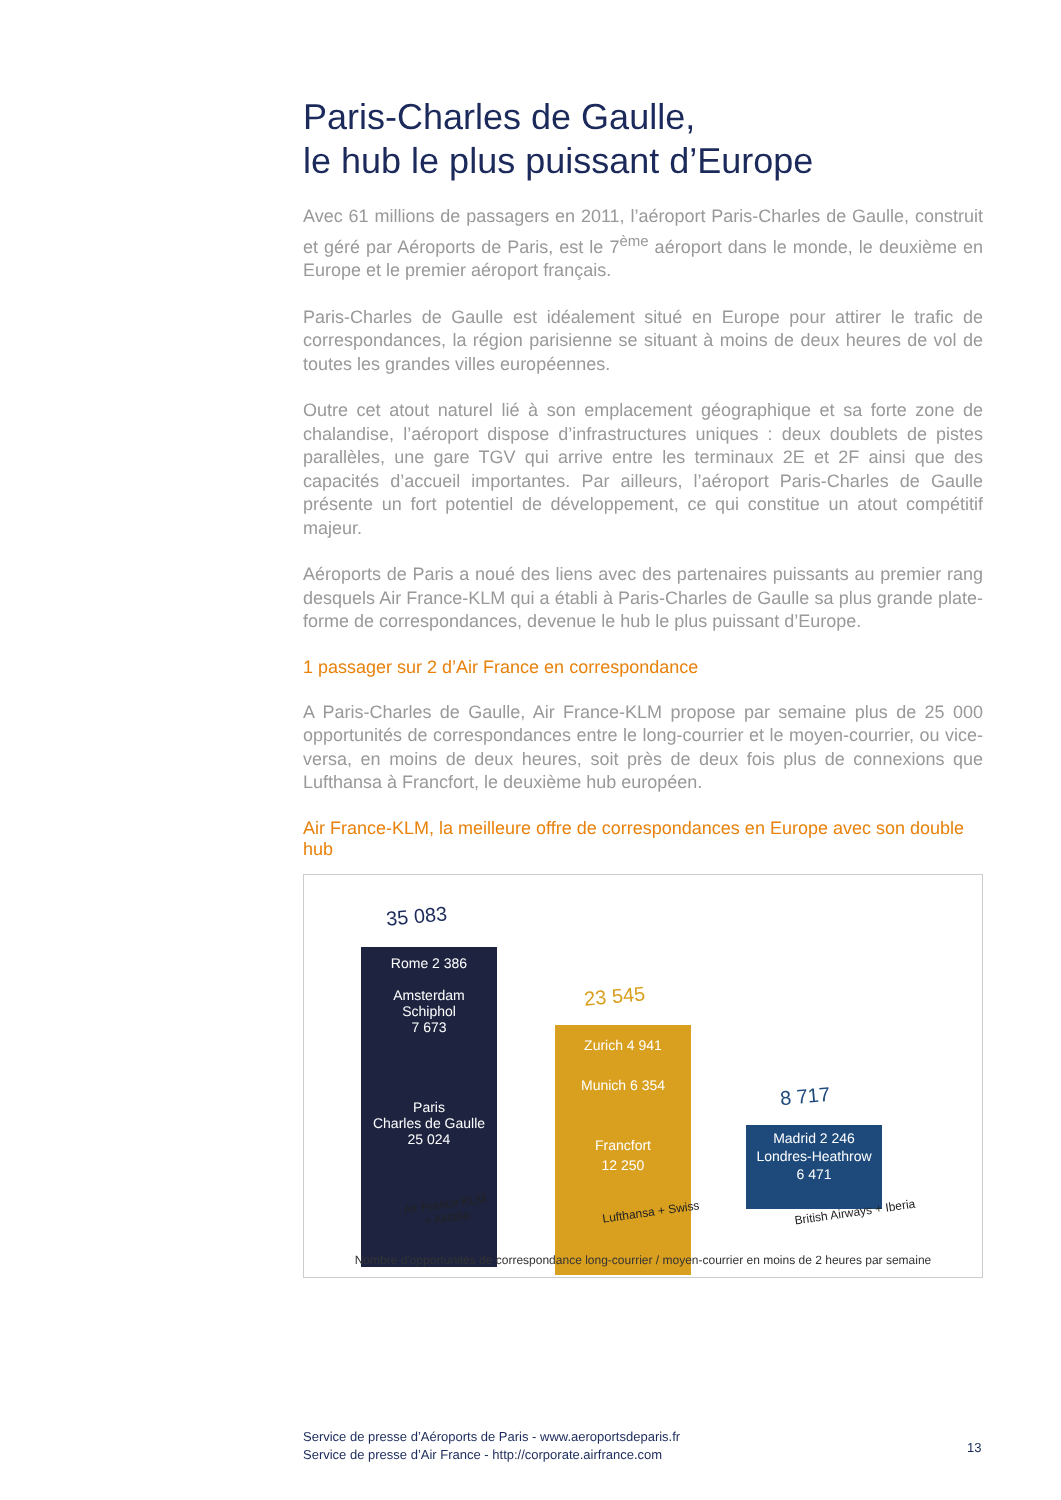Paris-Charles de Gaulle,
le hub le plus puissant d’Europe
Avec 61 millions de passagers en 2011, l’aéroport Paris-Charles de Gaulle, construit et géré par Aéroports de Paris, est le 7<sup>ème</sup> aéroport dans le monde, le deuxième en Europe et le premier aéroport français.
Paris-Charles de Gaulle est idéalement situé en Europe pour attirer le trafic de correspondances, la région parisienne se situant à moins de deux heures de vol de toutes les grandes villes européennes.
Outre cet atout naturel lié à son emplacement géographique et sa forte zone de chalandise, l’aéroport dispose d’infrastructures uniques : deux doublets de pistes parallèles, une gare TGV qui arrive entre les terminaux 2E et 2F ainsi que des capacités d’accueil importantes. Par ailleurs, l’aéroport Paris-Charles de Gaulle présente un fort potentiel de développement, ce qui constitue un atout compétitif majeur.
Aéroports de Paris a noué des liens avec des partenaires puissants au premier rang desquels Air France-KLM qui a établi à Paris-Charles de Gaulle sa plus grande plate-forme de correspondances, devenue le hub le plus puissant d’Europe.
1 passager sur 2 d’Air France en correspondance
A Paris-Charles de Gaulle, Air France-KLM propose par semaine plus de 25 000 opportunités de correspondances entre le long-courrier et le moyen-courrier, ou vice-versa, en moins de deux heures, soit près de deux fois plus de connexions que Lufthansa à Francfort, le deuxième hub européen.
Air France-KLM, la meilleure offre de correspondances en Europe avec son double hub
35 083
Rome 2 386
Amsterdam
Schiphol
7 673
Paris
Charles de Gaulle
25 024
Air France KLM
+ Alitalia
23 545
Zurich 4 941
Munich 6 354
Francfort
12 250
Lufthansa + Swiss
8 717
Madrid 2 246
Londres-Heathrow
6 471
British Airways + Iberia
Nombre d'opportunités de correspondance long-courrier / moyen-courrier en moins de 2 heures par semaine
Service de presse d’Aéroports de Paris - www.aeroportsdeparis.fr
Service de presse d’Air France - http://corporate.airfrance.com
13